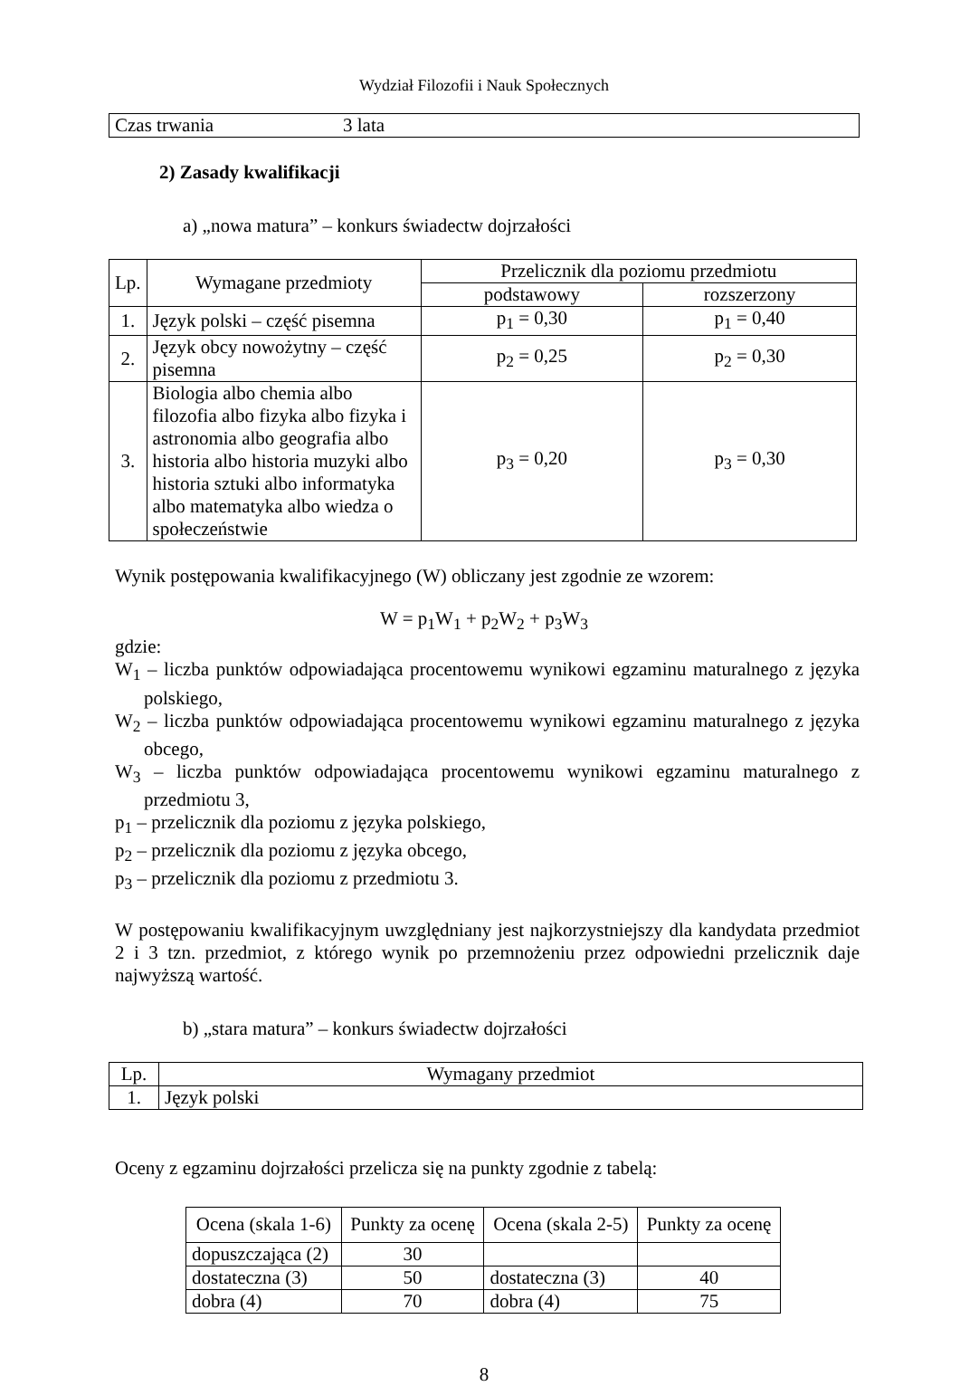Wydział Filozofii i Nauk Społecznych
| Czas trwania | 3 lata |
2) Zasady kwalifikacji
a) „nowa matura” – konkurs świadectw dojrzałości
| Lp. | Wymagane przedmioty | Przelicznik dla poziomu przedmiotu | |
| --- | --- | --- | --- |
| | | podstawowy | rozszerzony |
| 1. | Język polski – część pisemna | p<sub>1</sub> = 0,30 | p<sub>1</sub> = 0,40 |
| 2. | Język obcy nowożytny – część pisemna | p<sub>2</sub> = 0,25 | p<sub>2</sub> = 0,30 |
| 3. | Biologia albo chemia albo filozofia albo fizyka albo fizyka i astronomia albo geografia albo historia albo historia muzyki albo historia sztuki albo informatyka albo matematyka albo wiedza o społeczeństwie | p<sub>3</sub> = 0,20 | p<sub>3</sub> = 0,30 |
Wynik postępowania kwalifikacyjnego (W) obliczany jest zgodnie ze wzorem:
W = p<sub>1</sub>W<sub>1</sub> + p<sub>2</sub>W<sub>2</sub> + p<sub>3</sub>W<sub>3</sub>
gdzie:
W<sub>1</sub> – liczba punktów odpowiadająca procentowemu wynikowi egzaminu maturalnego z języka polskiego,
W<sub>2</sub> – liczba punktów odpowiadająca procentowemu wynikowi egzaminu maturalnego z języka obcego,
W<sub>3</sub> – liczba punktów odpowiadająca procentowemu wynikowi egzaminu maturalnego z przedmiotu 3,
p<sub>1</sub> – przelicznik dla poziomu z języka polskiego,
p<sub>2</sub> – przelicznik dla poziomu z języka obcego,
p<sub>3</sub> – przelicznik dla poziomu z przedmiotu 3.
W postępowaniu kwalifikacyjnym uwzględniany jest najkorzystniejszy dla kandydata przedmiot 2 i 3 tzn. przedmiot, z którego wynik po przemnożeniu przez odpowiedni przelicznik daje najwyższą wartość.
b) „stara matura” – konkurs świadectw dojrzałości
| Lp. | Wymagany przedmiot |
| --- | --- |
| 1. | Język polski |
Oceny z egzaminu dojrzałości przelicza się na punkty zgodnie z tabelą:
| Ocena (skala 1-6) | Punkty za ocenę | Ocena (skala 2-5) | Punkty za ocenę |
| --- | --- | --- | --- |
| dopuszczająca (2) | 30 | | |
| dostateczna (3) | 50 | dostateczna (3) | 40 |
| dobra (4) | 70 | dobra (4) | 75 |
8